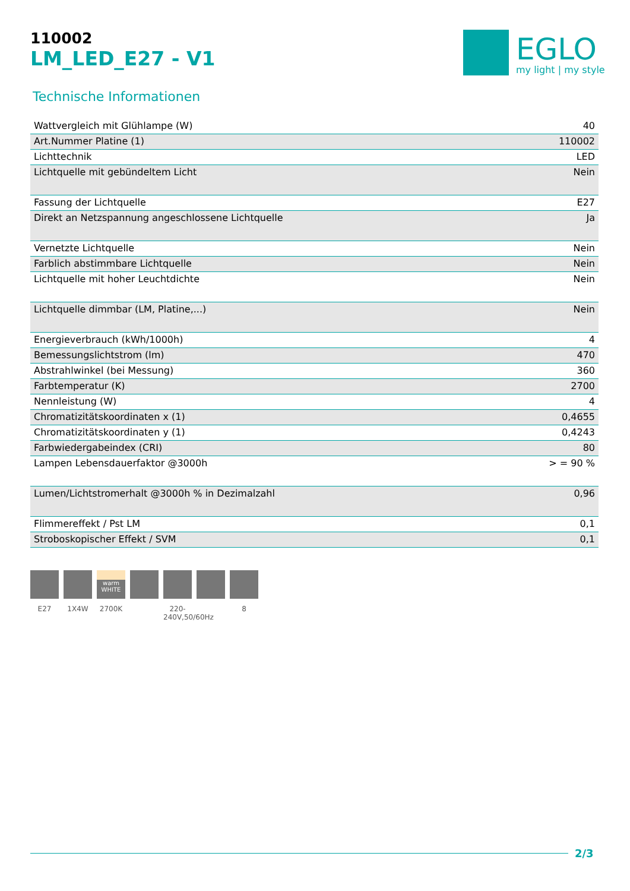110002
LM_LED_E27 - V1
EGLO
my light | my style
Technische Informationen
| Wattvergleich mit Glühlampe (W) | 40 |
| Art.Nummer Platine (1) | 110002 |
| Lichttechnik | LED |
| Lichtquelle mit gebündeltem Licht | Nein |
| Fassung der Lichtquelle | E27 |
| Direkt an Netzspannung angeschlossene Lichtquelle | Ja |
| Vernetzte Lichtquelle | Nein |
| Farblich abstimmbare Lichtquelle | Nein |
| Lichtquelle mit hoher Leuchtdichte | Nein |
| Lichtquelle dimmbar (LM, Platine,...) | Nein |
| Energieverbrauch (kWh/1000h) | 4 |
| Bemessungslichtstrom (lm) | 470 |
| Abstrahlwinkel (bei Messung) | 360 |
| Farbtemperatur (K) | 2700 |
| Nennleistung (W) | 4 |
| Chromatizitätskoordinaten x (1) | 0,4655 |
| Chromatizitätskoordinaten y (1) | 0,4243 |
| Farbwiedergabeindex (CRI) | 80 |
| Lampen Lebensdauerfaktor @3000h | > = 90 % |
| Lumen/Lichtstromerhalt @3000h % in Dezimalzahl | 0,96 |
| Flimmereffekt / Pst LM | 0,1 |
| Stroboskopischer Effekt / SVM | 0,1 |
E27 1X4W
warm WHITE
2700K
220-240V,50/60Hz
8
2/3